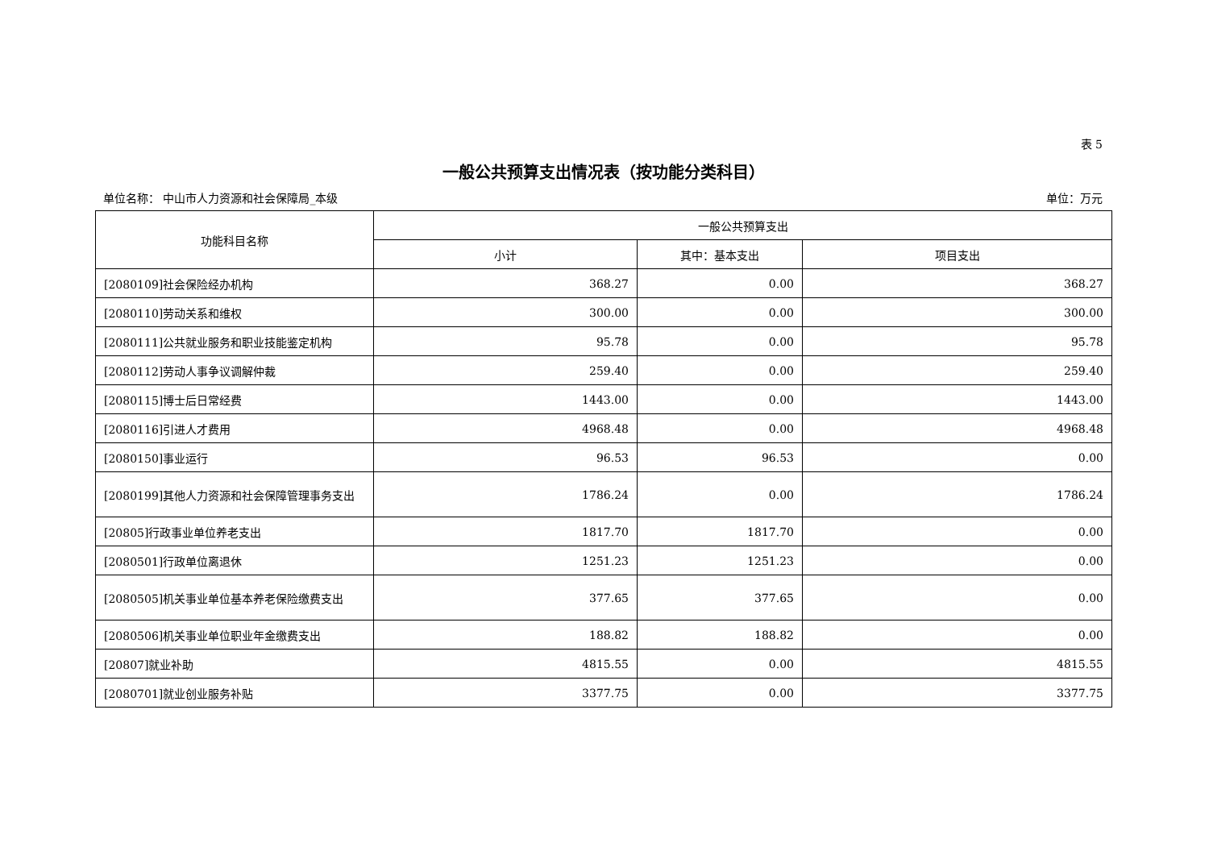表 5
一般公共预算支出情况表（按功能分类科目）
单位名称： 中山市人力资源和社会保障局_本级 单位：万元
| 功能科目名称 | 一般公共预算支出 | | |
| --- | --- | --- | --- |
| | 小计 | 其中：基本支出 | 项目支出 |
| [2080109]社会保险经办机构 | 368.27 | 0.00 | 368.27 |
| [2080110]劳动关系和维权 | 300.00 | 0.00 | 300.00 |
| [2080111]公共就业服务和职业技能鉴定机构 | 95.78 | 0.00 | 95.78 |
| [2080112]劳动人事争议调解仲裁 | 259.40 | 0.00 | 259.40 |
| [2080115]博士后日常经费 | 1443.00 | 0.00 | 1443.00 |
| [2080116]引进人才费用 | 4968.48 | 0.00 | 4968.48 |
| [2080150]事业运行 | 96.53 | 96.53 | 0.00 |
| [2080199]其他人力资源和社会保障管理事务支出 | 1786.24 | 0.00 | 1786.24 |
| [20805]行政事业单位养老支出 | 1817.70 | 1817.70 | 0.00 |
| [2080501]行政单位离退休 | 1251.23 | 1251.23 | 0.00 |
| [2080505]机关事业单位基本养老保险缴费支出 | 377.65 | 377.65 | 0.00 |
| [2080506]机关事业单位职业年金缴费支出 | 188.82 | 188.82 | 0.00 |
| [20807]就业补助 | 4815.55 | 0.00 | 4815.55 |
| [2080701]就业创业服务补贴 | 3377.75 | 0.00 | 3377.75 |